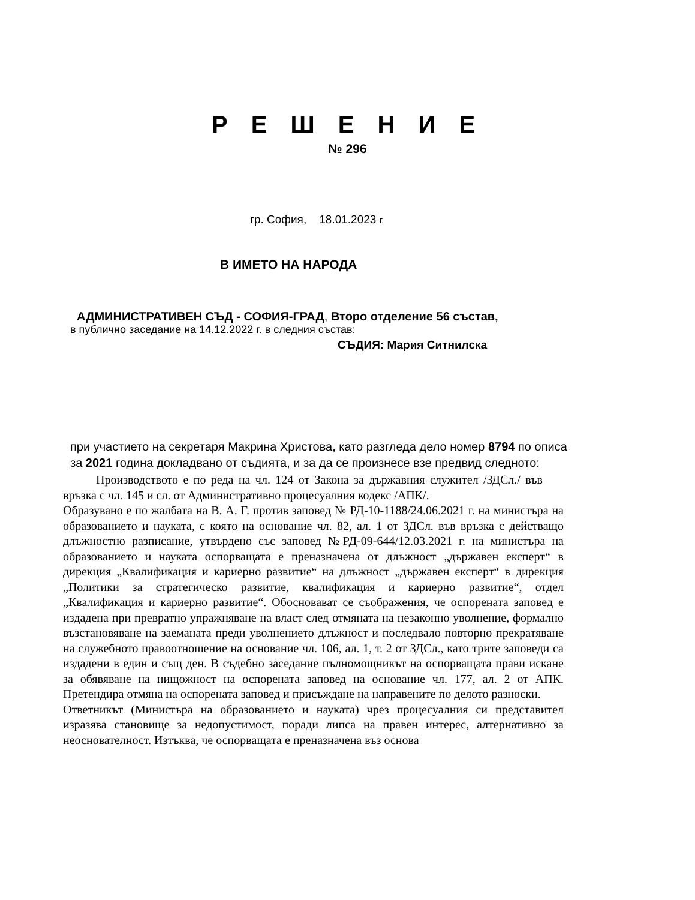Р Е Ш Е Н И Е
№ 296
гр. София, 18.01.2023 г.
В ИМЕТО НА НАРОДА
АДМИНИСТРАТИВЕН СЪД - СОФИЯ-ГРАД, Второ отделение 56 състав,
в публично заседание на 14.12.2022 г. в следния състав:
СЪДИЯ: Мария Ситнилска
при участието на секретаря Макрина Христова, като разгледа дело номер 8794 по описа за 2021 година докладвано от съдията, и за да се произнесе взе предвид следното:
Производството е по реда на чл. 124 от Закона за държавния служител /ЗДСл./ във връзка с чл. 145 и сл. от Административно процесуалния кодекс /АПК/.
Образувано е по жалбата на В. А. Г. против заповед № РД-10-1188/24.06.2021 г. на министъра на образованието и науката, с която на основание чл. 82, ал. 1 от ЗДСл. във връзка с действащо длъжностно разписание, утвърдено със заповед №РД-09-644/12.03.2021 г. на министъра на образованието и науката оспорващата е преназначена от длъжност „държавен експерт“ в дирекция „Квалификация и кариерно развитие“ на длъжност „държавен експерт“ в дирекция „Политики за стратегическо развитие, квалификация и кариерно развитие“, отдел „Квалификация и кариерно развитие“. Обосновават се съображения, че оспорената заповед е издадена при превратно упражняване на власт след отмяната на незаконно уволнение, формално възстановяване на заеманата преди уволнението длъжност и последвало повторно прекратяване на служебното правоотношение на основание чл. 106, ал. 1, т. 2 от ЗДСл., като трите заповеди са издадени в един и същ ден. В съдебно заседание пълномощникът на оспорващата прави искане за обявяване на нищожност на оспорената заповед на основание чл. 177, ал. 2 от АПК. Претендира отмяна на оспорената заповед и присъждане на направените по делото разноски.
Ответникът (Министъра на образованието и науката) чрез процесуалния си представител изразява становище за недопустимост, поради липса на правен интерес, алтернативно за неоснователност. Изтъква, че оспорващата е преназначена въз основа